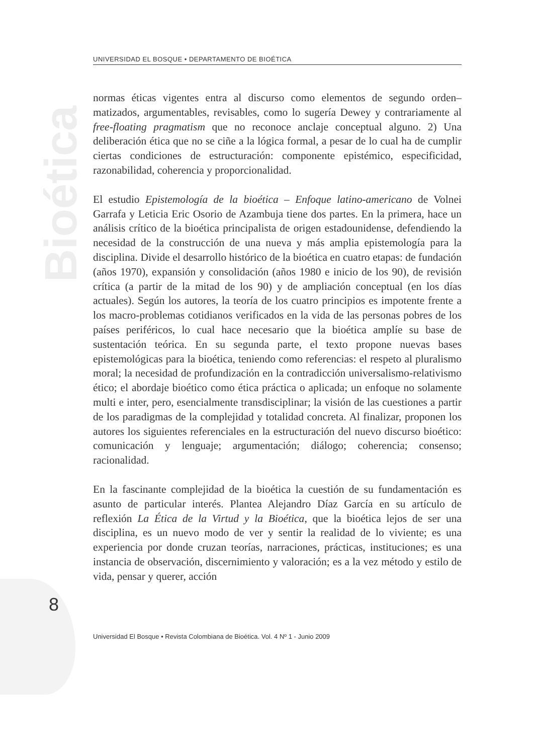Bioética
UNIVERSIDAD EL BOSQUE • DEPARTAMENTO DE BIOÉTICA
normas éticas vigentes entra al discurso como elementos de segundo orden– matizados, argumentables, revisables, como lo sugería Dewey y contrariamente al free-floating pragmatism que no reconoce anclaje conceptual alguno. 2) Una deliberación ética que no se ciñe a la lógica formal, a pesar de lo cual ha de cumplir ciertas condiciones de estructuración: componente epistémico, especificidad, razonabilidad, coherencia y proporcionalidad.
El estudio Epistemología de la bioética – Enfoque latino-americano de Volnei Garrafa y Leticia Eric Osorio de Azambuja tiene dos partes. En la primera, hace un análisis crítico de la bioética principalista de origen estadounidense, defendiendo la necesidad de la construcción de una nueva y más amplia epistemología para la disciplina. Divide el desarrollo histórico de la bioética en cuatro etapas: de fundación (años 1970), expansión y consolidación (años 1980 e inicio de los 90), de revisión crítica (a partir de la mitad de los 90) y de ampliación conceptual (en los días actuales). Según los autores, la teoría de los cuatro principios es impotente frente a los macro-problemas cotidianos verificados en la vida de las personas pobres de los países periféricos, lo cual hace necesario que la bioética amplíe su base de sustentación teórica. En su segunda parte, el texto propone nuevas bases epistemológicas para la bioética, teniendo como referencias: el respeto al pluralismo moral; la necesidad de profundización en la contradicción universalismo-relativismo ético; el abordaje bioético como ética práctica o aplicada; un enfoque no solamente multi e inter, pero, esencialmente transdisciplinar; la visión de las cuestiones a partir de los paradigmas de la complejidad y totalidad concreta. Al finalizar, proponen los autores los siguientes referenciales en la estructuración del nuevo discurso bioético: comunicación y lenguaje; argumentación; diálogo; coherencia; consenso; racionalidad.
En la fascinante complejidad de la bioética la cuestión de su fundamentación es asunto de particular interés. Plantea Alejandro Díaz García en su artículo de reflexión La Ética de la Virtud y la Bioética, que la bioética lejos de ser una disciplina, es un nuevo modo de ver y sentir la realidad de lo viviente; es una experiencia por donde cruzan teorías, narraciones, prácticas, instituciones; es una instancia de observación, discernimiento y valoración; es a la vez método y estilo de vida, pensar y querer, acción
8
Universidad El Bosque • Revista Colombiana de Bioética. Vol. 4 Nº 1 - Junio 2009